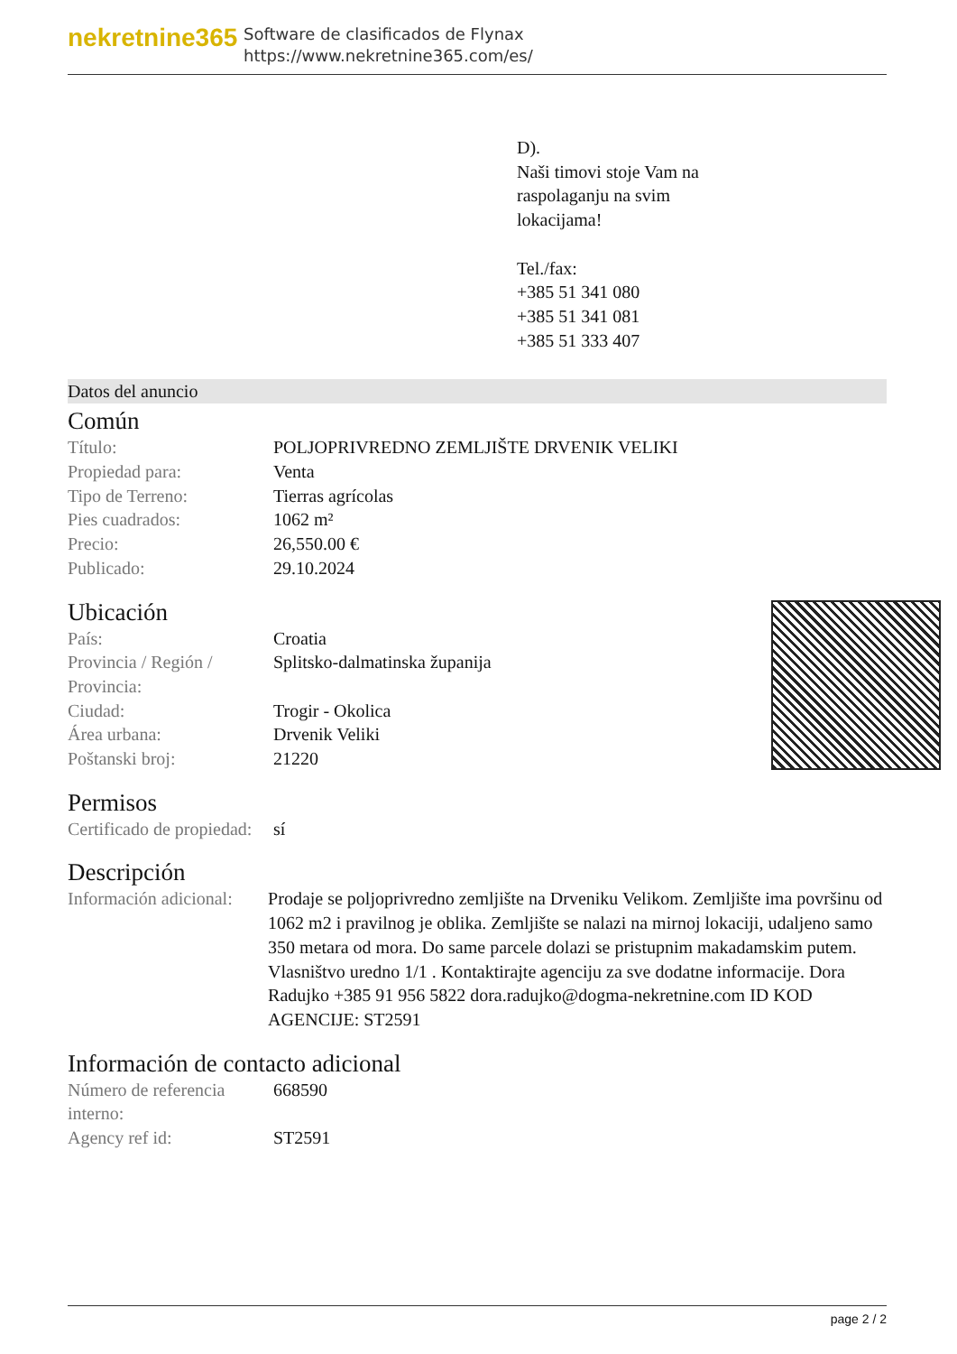nekretnine365
Software de clasificados de Flynax
https://www.nekretnine365.com/es/
D).
Naši timovi stoje Vam na
raspolaganju na svim
lokacijama!
Tel./fax:
+385 51 341 080
+385 51 341 081
+385 51 333 407
Datos del anuncio
Común
| Título: | POLJOPRIVREDNO ZEMLJIŠTE DRVENIK VELIKI |
| Propiedad para: | Venta |
| Tipo de Terreno: | Tierras agrícolas |
| Pies cuadrados: | 1062 m² |
| Precio: | 26,550.00 € |
| Publicado: | 29.10.2024 |
Ubicación
| País: | Croatia |
| Provincia / Región / Provincia: | Splitsko-dalmatinska županija |
| Ciudad: | Trogir - Okolica |
| Área urbana: | Drvenik Veliki |
| Poštanski broj: | 21220 |
Permisos
| Certificado de propiedad: | sí |
Descripción
| Información adicional: | Prodaje se poljoprivredno zemljište na Drveniku Velikom. Zemljište ima površinu od 1062 m2 i pravilnog je oblika. Zemljište se nalazi na mirnoj lokaciji, udaljeno samo 350 metara od mora. Do same parcele dolazi se pristupnim makadamskim putem. Vlasništvo uredno 1/1 . Kontaktirajte agenciju za sve dodatne informacije. Dora Radujko +385 91 956 5822 dora.radujko@dogma-nekretnine.com ID KOD AGENCIJE: ST2591 |
Información de contacto adicional
| Número de referencia interno: | 668590 |
| Agency ref id: | ST2591 |
page 2 / 2